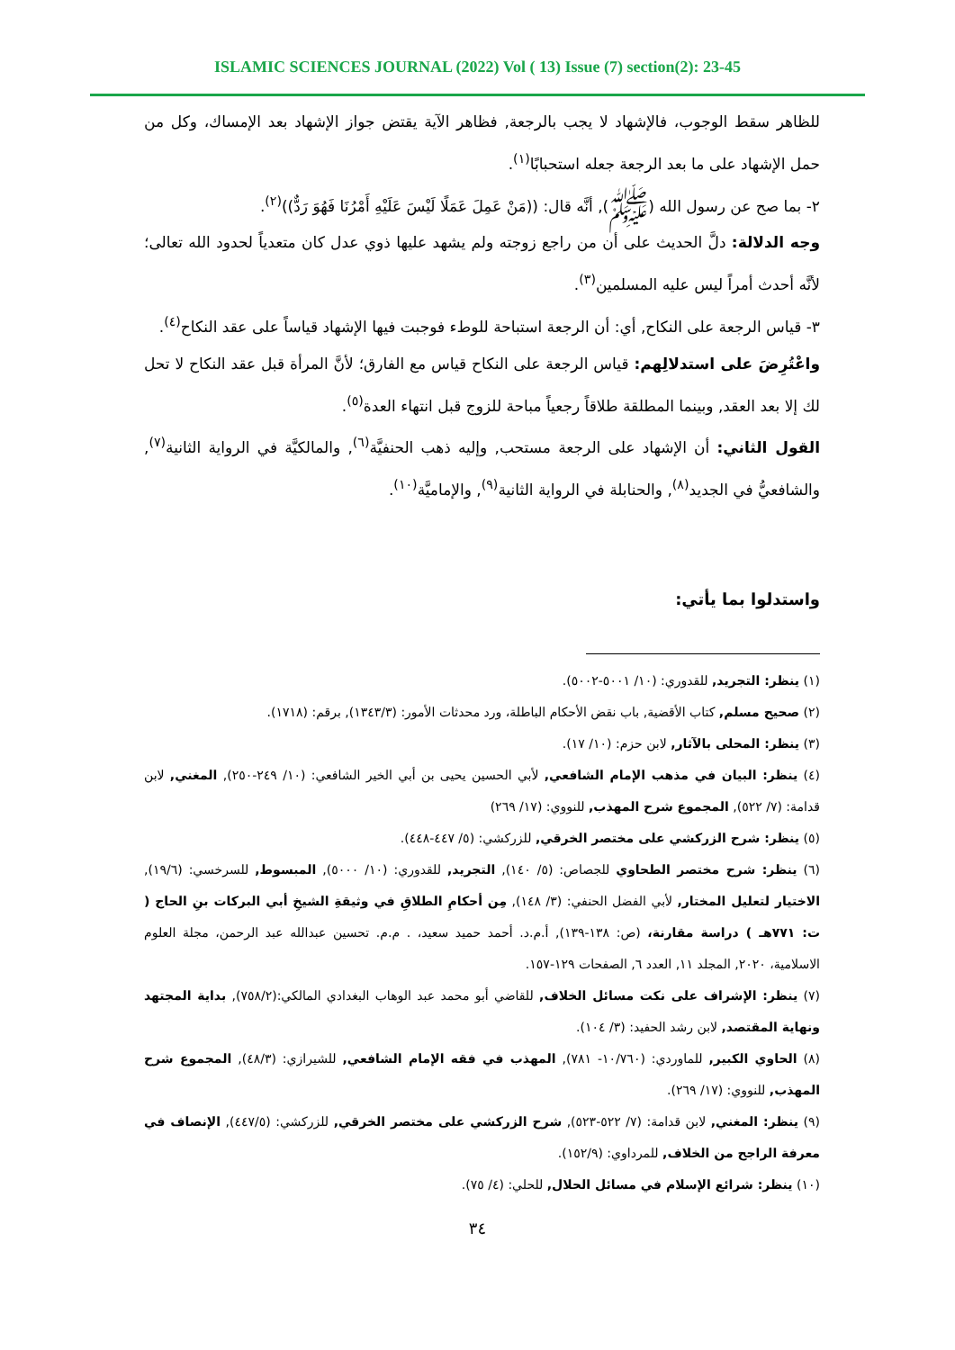ISLAMIC SCIENCES JOURNAL (2022) Vol ( 13) Issue (7) section(2): 23-45
للظاهر سقط الوجوب، فالإشهاد لا يجب بالرجعة, فظاهر الآية يقتض جواز الإشهاد بعد الإمساك، وكل من حمل الإشهاد على ما بعد الرجعة جعله استحبابًا<sup>(١)</sup>.
٢- بما صح عن رسول الله (ﷺ), أنَّه قال: ((مَنْ عَمِلَ عَمَلًا لَيْسَ عَلَيْهِ أَمْرُنَا فَهُوَ رَدٌّ))<sup>(٢)</sup>.
وجه الدلالة: دلَّ الحديث على أن من راجع زوجته ولم يشهد عليها ذوي عدل كان متعدياً لحدود الله تعالى؛ لأنَّه أحدث أمراً ليس عليه المسلمين<sup>(٣)</sup>.
٣- قياس الرجعة على النكاح, أي: أن الرجعة استباحة للوطء فوجبت فيها الإشهاد قياساً على عقد النكاح<sup>(٤)</sup>.
واعْتُرِضَ على استدلالِهم: قياس الرجعة على النكاح قياس مع الفارق؛ لأنَّ المرأة قبل عقد النكاح لا تحل لك إلا بعد العقد, وبينما المطلقة طلاقاً رجعياً مباحة للزوج قبل انتهاء العدة<sup>(٥)</sup>.
القول الثاني: أن الإشهاد على الرجعة مستحب, وإليه ذهب الحنفيَّة<sup>(٦)</sup>, والمالكيَّة في الرواية الثانية<sup>(٧)</sup>, والشافعيُّ في الجديد<sup>(٨)</sup>, والحنابلة في الرواية الثانية<sup>(٩)</sup>, والإماميَّة<sup>(١٠)</sup>.
واستدلوا بما يأتي:
(١) ينظر: التجريد, للقدوري: (١٠/ ٥٠٠١-٥٠٠٢).
(٢) صحيح مسلم, كتاب الأقضية, باب نقض الأحكام الباطلة، ورد محدثات الأمور: (١٣٤٣/٣), برقم: (١٧١٨).
(٣) ينظر: المحلى بالآثار, لابن حزم: (١٠/ ١٧).
(٤) ينظر: البيان في مذهب الإمام الشافعي, لأبي الحسين يحيى بن أبي الخير الشافعي: (١٠/ ٢٤٩-٢٥٠), المغني, لابن قدامة: (٧/ ٥٢٢), المجموع شرح المهذب, للنووي: (١٧/ ٢٦٩)
(٥) ينظر: شرح الزركشي على مختصر الخرقي, للزركشي: (٥/ ٤٤٧-٤٤٨).
(٦) ينظر: شرح مختصر الطحاوي للجصاص: (٥/ ١٤٠), التجريد, للقدوري: (١٠/ ٥٠٠٠), المبسوط, للسرخسي: (١٩/٦), الاختيار لتعليل المختار, لأبي الفضل الحنفي: (٣/ ١٤٨), مِن أحكامِ الطلاقِ في وثيقةِ الشيخِ أبي البركات بنِ الحاج ( ت: ٧٧١هـ ) دراسة مقارنة، (ص: ١٣٨-١٣٩), أ.م.د. أحمد حميد سعيد، . م.م. تحسين عبدالله عبد الرحمن، مجلة العلوم الاسلامية، ٢٠٢٠, المجلد ١١, العدد ٦, الصفحات ١٢٩-١٥٧.
(٧) ينظر: الإشراف على نكت مسائل الخلاف, للقاضي أبو محمد عبد الوهاب البغدادي المالكي:(٧٥٨/٢), بداية المجتهد ونهاية المقتصد, لابن رشد الحفيد: (٣/ ١٠٤).
(٨) الحاوي الكبير, للماوردي: (١٠/٧٦٠- ٧٨١), المهذب في فقه الإمام الشافعي, للشيرازي: (٤٨/٣), المجموع شرح المهذب, للنووي: (١٧/ ٢٦٩).
(٩) ينظر: المغني, لابن قدامة: (٧/ ٥٢٢-٥٢٣), شرح الزركشي على مختصر الخرقي, للزركشي: (٤٤٧/٥), الإنصاف في معرفة الراجح من الخلاف, للمرداوي: (١٥٢/٩).
(١٠) ينظر: شرائع الإسلام في مسائل الحلال, للحلي: (٤/ ٧٥).
٣٤